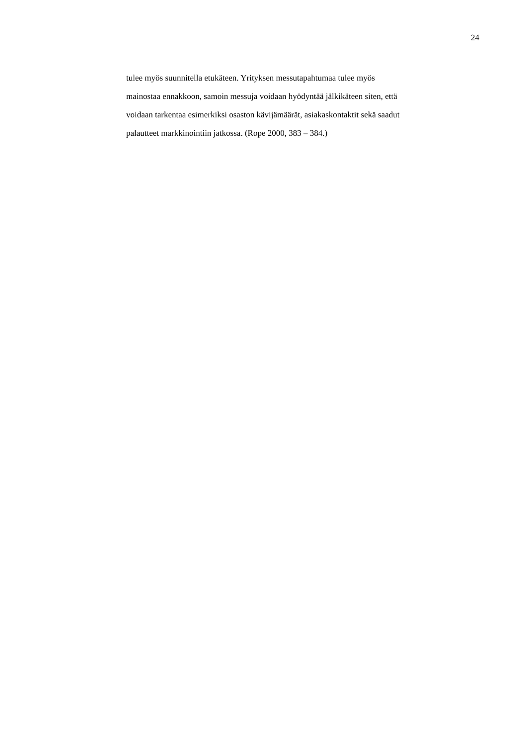24
tulee myös suunnitella etukäteen. Yrityksen messutapahtumaa tulee myös
mainostaa ennakkoon, samoin messuja voidaan hyödyntää jälkikäteen siten, että
voidaan tarkentaa esimerkiksi osaston kävijämäärät, asiakaskontaktit sekä saadut
palautteet markkinointiin jatkossa. (Rope 2000, 383 – 384.)